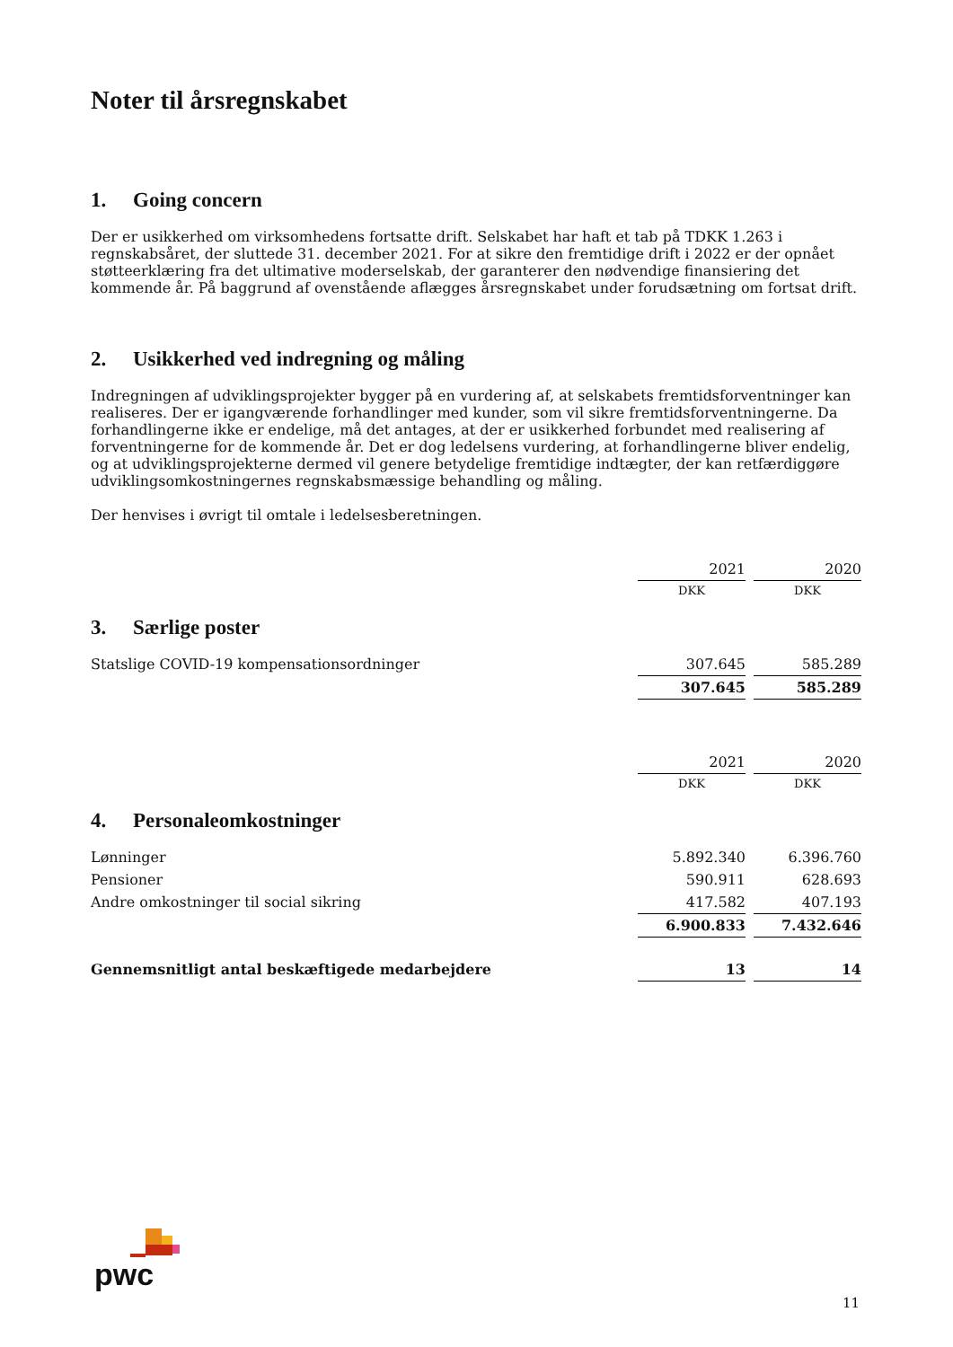Noter til årsregnskabet
1. Going concern
Der er usikkerhed om virksomhedens fortsatte drift. Selskabet har haft et tab på TDKK 1.263 i regnskabsåret, der sluttede 31. december 2021. For at sikre den fremtidige drift i 2022 er der opnået støtteerklæring fra det ultimative moderselskab, der garanterer den nødvendige finansiering det kommende år. På baggrund af ovenstående aflægges årsregnskabet under forudsætning om fortsat drift.
2. Usikkerhed ved indregning og måling
Indregningen af udviklingsprojekter bygger på en vurdering af, at selskabets fremtidsforventninger kan realiseres. Der er igangværende forhandlinger med kunder, som vil sikre fremtidsforventningerne. Da forhandlingerne ikke er endelige, må det antages, at der er usikkerhed forbundet med realisering af forventningerne for de kommende år. Det er dog ledelsens vurdering, at forhandlingerne bliver endelig, og at udviklingsprojekterne dermed vil genere betydelige fremtidige indtægter, der kan retfærdiggøre udviklingsomkostningernes regnskabsmæssige behandling og måling.
Der henvises i øvrigt til omtale i ledelsesberetningen.
| | 2021 | | 2020 |
| | DKK | | DKK |
| 3. Særlige poster | | | |
| Statslige COVID-19 kompensationsordninger | 307.645 | | 585.289 |
| | 307.645 | | 585.289 |
| | 2021 | | 2020 |
| | DKK | | DKK |
| 4. Personaleomkostninger | | | |
| Lønninger | 5.892.340 | | 6.396.760 |
| Pensioner | 590.911 | | 628.693 |
| Andre omkostninger til social sikring | 417.582 | | 407.193 |
| | 6.900.833 | | 7.432.646 |
| Gennemsnitligt antal beskæftigede medarbejdere | 13 | | 14 |
pwc
11